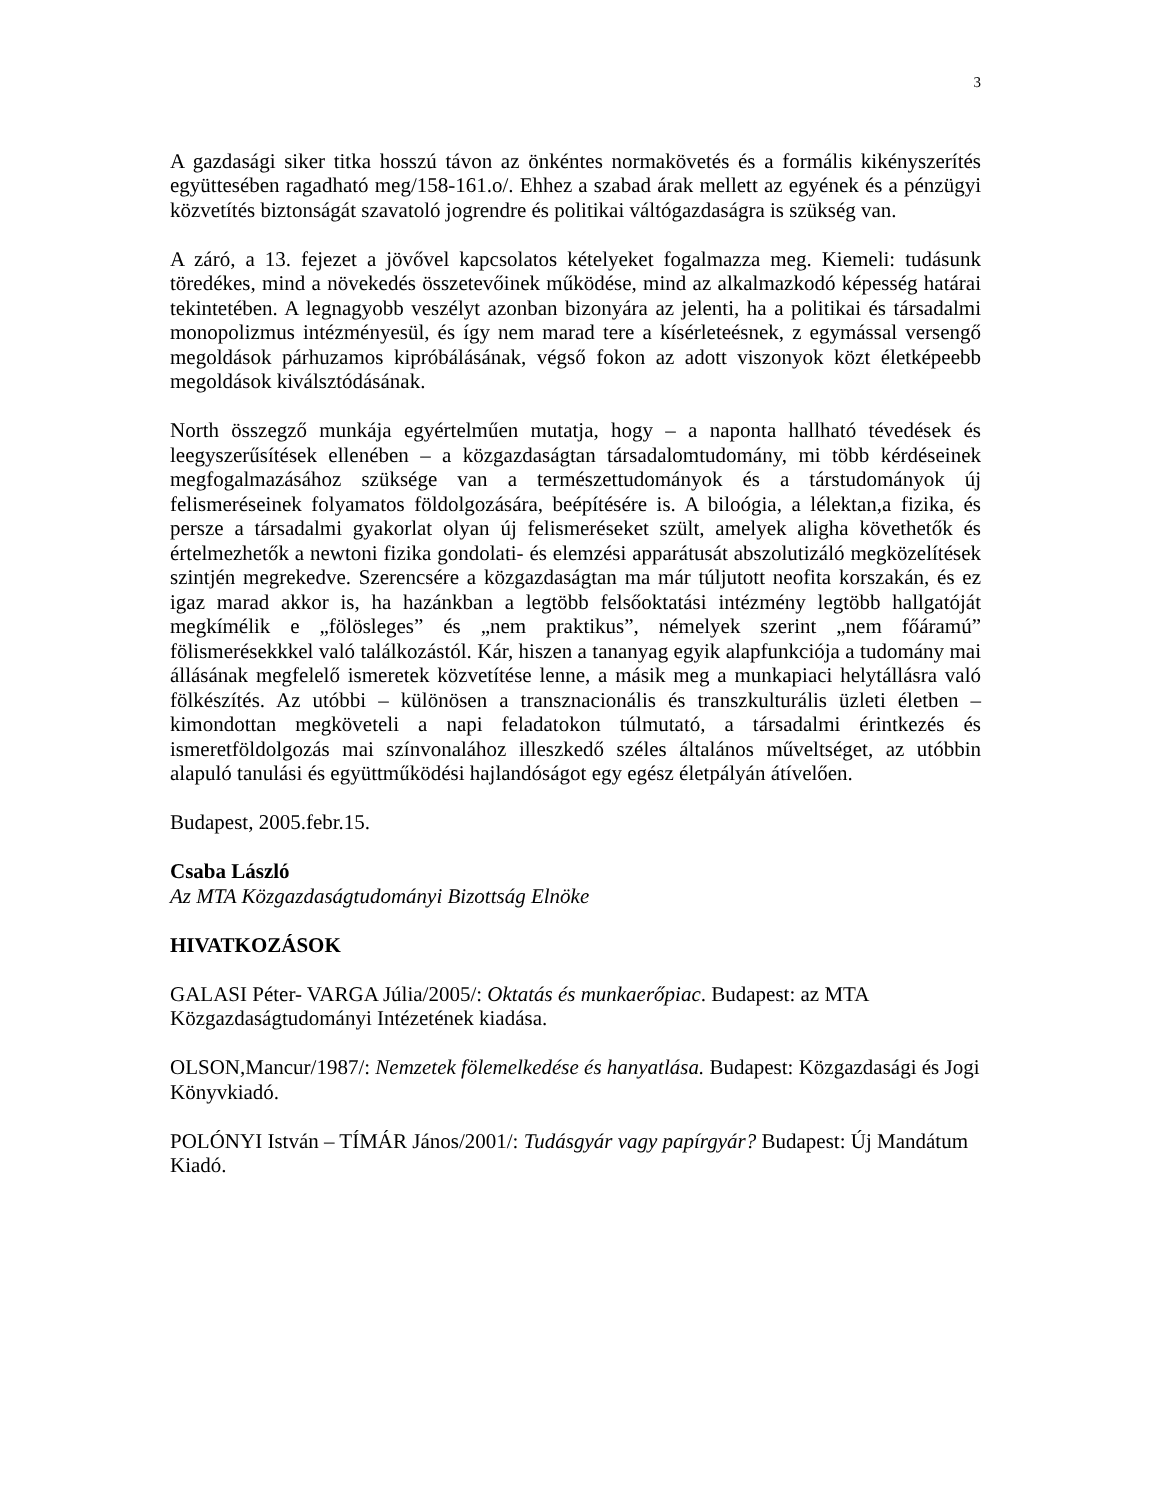3
A gazdasági siker titka hosszú távon az önkéntes normakövetés és a formális kikényszerítés együttesében ragadható meg/158-161.o/. Ehhez a szabad árak mellett az egyének és a pénzügyi közvetítés biztonságát szavatoló jogrendre és politikai váltógazdaságra is szükség van.
A záró, a 13. fejezet a jövővel kapcsolatos kételyeket fogalmazza meg. Kiemeli: tudásunk töredékes, mind a növekedés összetevőinek működése, mind az alkalmazkodó képesség határai tekintetében. A legnagyobb veszélyt azonban bizonyára az jelenti, ha a politikai és társadalmi monopolizmus intézményesül, és így nem marad tere a kísérleteésnek, z egymással versengő megoldások párhuzamos kipróbálásának, végső fokon az adott viszonyok közt életképeebb megoldások kiválsztódásának.
North összegző munkája egyértelműen mutatja, hogy – a naponta hallható tévedések és leegyszerűsítések ellenében – a közgazdaságtan társadalomtudomány, mi több kérdéseinek megfogalmazásához szüksége van a természettudományok és a társtudományok új felismeréseinek folyamatos földolgozására, beépítésére is. A biloógia, a lélektan,a fizika, és persze a társadalmi gyakorlat olyan új felismeréseket szült, amelyek aligha követhetők és értelmezhetők a newtoni fizika gondolati- és elemzési apparátusát abszolutizáló megközelítések szintjén megrekedve. Szerencsére a közgazdaságtan ma már túljutott neofita korszakán, és ez igaz marad akkor is, ha hazánkban a legtöbb felsőoktatási intézmény legtöbb hallgatóját megkímélik e „fölösleges” és „nem praktikus”, némelyek szerint „nem főáramú” fölismerésekkkel való találkozástól. Kár, hiszen a tananyag egyik alapfunkciója a tudomány mai állásának megfelelő ismeretek közvetítése lenne, a másik meg a munkapiaci helytállásra való fölkészítés. Az utóbbi – különösen a transznacionális és transzkulturális üzleti életben – kimondottan megköveteli a napi feladatokon túlmutató, a társadalmi érintkezés és ismeretföldolgozás mai színvonalához illeszkedő széles általános műveltséget, az utóbbin alapuló tanulási és együttműködési hajlandóságot egy egész életpályán átívelően.
Budapest, 2005.febr.15.
Csaba László
Az MTA Közgazdaságtudományi Bizottság Elnöke
HIVATKOZÁSOK
GALASI Péter- VARGA Júlia/2005/: Oktatás és munkaerőpiac. Budapest: az MTA Közgazdaságtudományi Intézetének kiadása.
OLSON,Mancur/1987/: Nemzetek fölemelkedése és hanyatlása. Budapest: Közgazdasági és Jogi Könyvkiadó.
POLÓNYI István – TÍMÁR János/2001/: Tudásgyár vagy papírgyár? Budapest: Új Mandátum Kiadó.